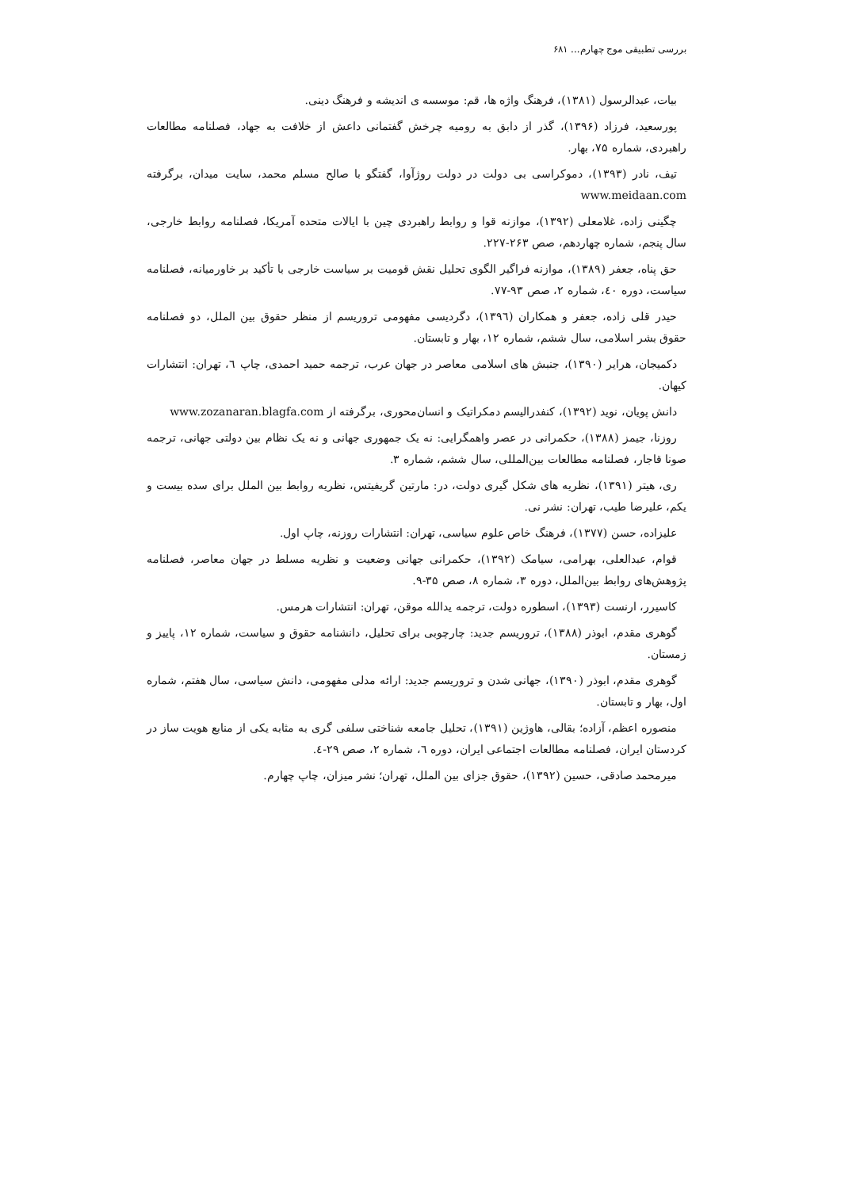بررسی تطبیقی موج چهارم... ۶۸۱
بیات، عبدالرسول (۱۳۸۱)، فرهنگ واژه ها، قم: موسسه ی اندیشه و فرهنگ دینی.
پورسعید، فرزاد (۱۳۹۶)، گذر از دابق به رومیه چرخش گفتمانی داعش از خلافت به جهاد، فصلنامه مطالعات راهبردی، شماره ۷۵، بهار.
تیف، نادر (۱۳۹۳)، دموکراسی بی دولت در دولت روژآوا، گفتگو با صالح مسلم محمد، سایت میدان، برگرفته www.meidaan.com
چگینی زاده، غلامعلی (۱۳۹۲)، موازنه قوا و روابط راهبردی چین با ایالات متحده آمریکا، فصلنامه روابط خارجی، سال پنجم، شماره چهاردهم، صص ۲۶۳-۲۲۷.
حق پناه، جعفر (۱۳۸۹)، موازنه فراگیر الگوی تحلیل نقش قومیت بر سیاست خارجی با تأکید بر خاورمیانه، فصلنامه سیاست، دوره ٤۰، شماره ۲، صص ۹۳-۷۷.
حیدر قلی زاده، جعفر و همکاران (۱۳۹٦)، دگردیسی مفهومی تروریسم از منظر حقوق بین الملل، دو فصلنامه حقوق بشر اسلامی، سال ششم، شماره ۱۲، بهار و تابستان.
دکمیجان، هرایر (۱۳۹۰)، جنبش های اسلامی معاصر در جهان عرب، ترجمه حمید احمدی، چاپ ٦، تهران: انتشارات کیهان.
دانش پویان، نوید (۱۳۹۲)، کنفدرالیسم دمکراتیک و انسان‌محوری، برگرفته از www.zozanaran.blagfa.com
روزنا، جیمز (۱۳۸۸)، حکمرانی در عصر واهمگرایی: نه یک جمهوری جهانی و نه یک نظام بین دولتی جهانی، ترجمه صونا قاجار، فصلنامه مطالعات بین‌المللی، سال ششم، شماره ۳.
ری، هیتر (۱۳۹۱)، نظریه های شکل گیری دولت، در: مارتین گریفیتس، نظریه روابط بین الملل برای سده بیست و یکم، علیرضا طیب، تهران: نشر نی.
علیزاده، حسن (۱۳۷۷)، فرهنگ خاص علوم سیاسی، تهران: انتشارات روزنه، چاپ اول.
قوام، عبدالعلی، بهرامی، سیامک (۱۳۹۲)، حکمرانی جهانی وضعیت و نظریه مسلط در جهان معاصر، فصلنامه پژوهش‌های روابط بین‌الملل، دوره ۳، شماره ۸، صص ۳۵-۹.
کاسیرر، ارنست (۱۳۹۳)، اسطوره دولت، ترجمه یدالله موقن، تهران: انتشارات هرمس.
گوهری مقدم، ابوذر (۱۳۸۸)، تروریسم جدید: چارچوبی برای تحلیل، دانشنامه حقوق و سیاست، شماره ۱۲، پاییز و زمستان.
گوهری مقدم، ابوذر (۱۳۹۰)، جهانی شدن و تروریسم جدید: ارائه مدلی مفهومی، دانش سیاسی، سال هفتم، شماره اول، بهار و تابستان.
منصوره اعظم، آزاده؛ بقالی، هاوژین (۱۳۹۱)، تحلیل جامعه شناختی سلفی گری به مثابه یکی از منابع هویت ساز در کردستان ایران، فصلنامه مطالعات اجتماعی ایران، دوره ٦، شماره ۲، صص ۲۹-٤.
میرمحمد صادقی، حسین (۱۳۹۲)، حقوق جزای بین الملل، تهران؛ نشر میزان، چاپ چهارم.